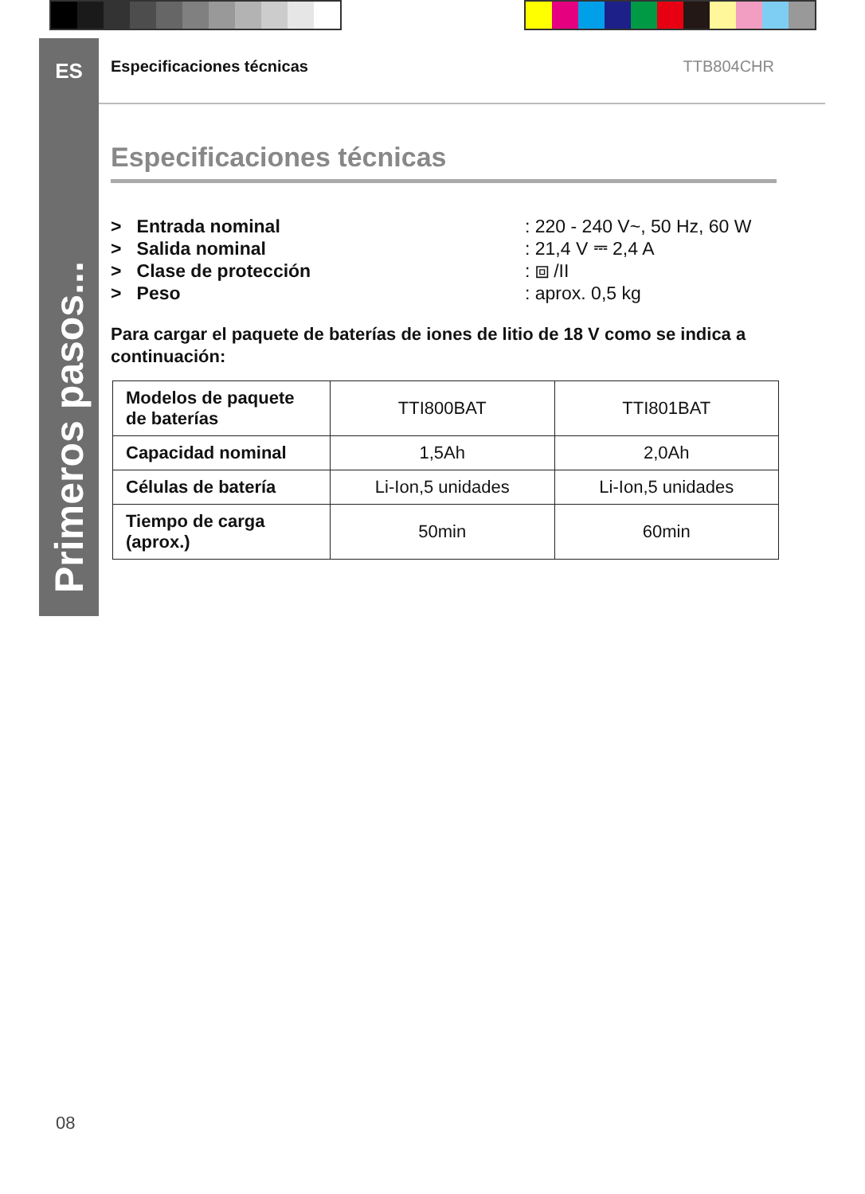ES
Primeros pasos...
Especificaciones técnicas TTB804CHR
Especificaciones técnicas
> Entrada nominal : 220 - 240 V~, 50 Hz, 60 W
> Salida nominal : 21,4 V ⎓ 2,4 A
> Clase de protección : ⧈ /II
> Peso : aprox. 0,5 kg
Para cargar el paquete de baterías de iones de litio de 18 V como se indica a continuación:
| Modelos de paquete de baterías | TTI800BAT | TTI801BAT |
| Capacidad nominal | 1,5Ah | 2,0Ah |
| Células de batería | Li-Ion,5 unidades | Li-Ion,5 unidades |
| Tiempo de carga (aprox.) | 50min | 60min |
08